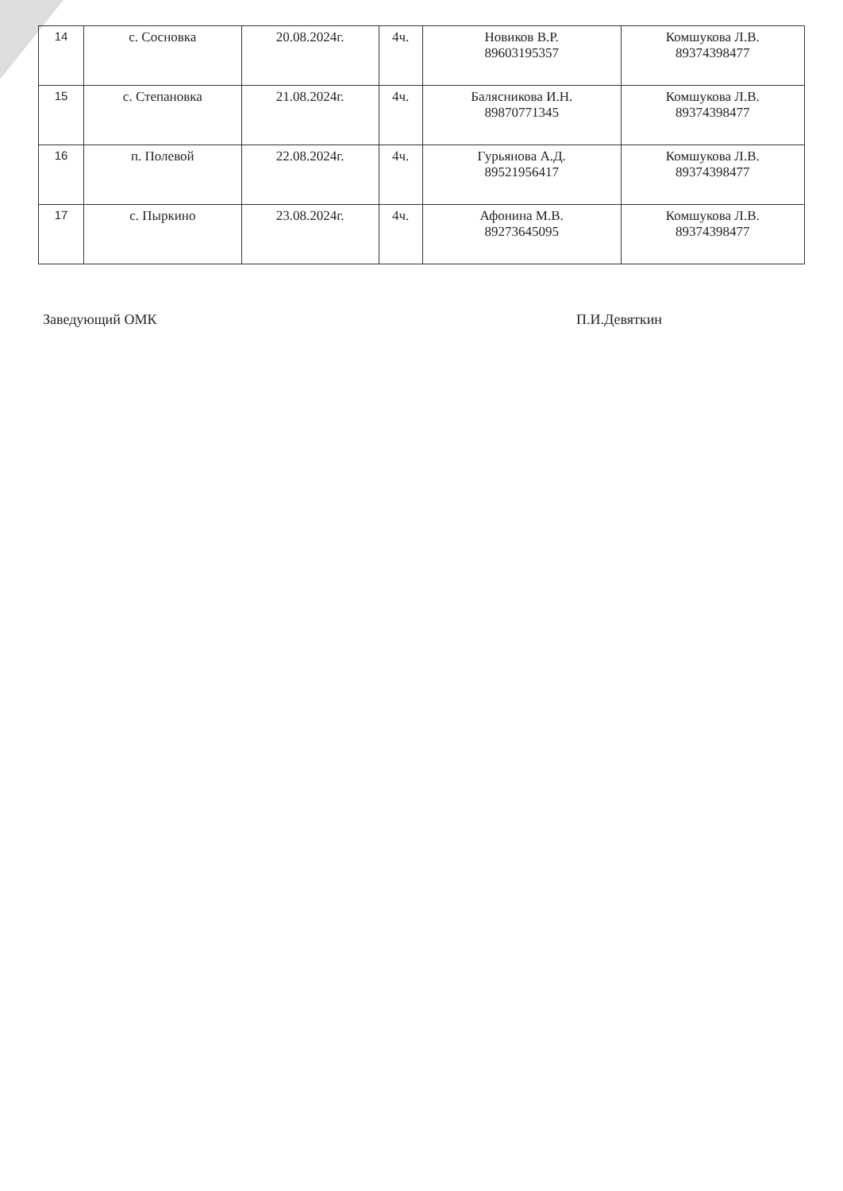| 14 | с. Сосновка | 20.08.2024г. | 4ч. | Новиков В.Р. 89603195357 | Комшукова Л.В. 89374398477 |
| 15 | с. Степановка | 21.08.2024г. | 4ч. | Балясникова И.Н. 89870771345 | Комшукова Л.В. 89374398477 |
| 16 | п. Полевой | 22.08.2024г. | 4ч. | Гурьянова А.Д. 89521956417 | Комшукова Л.В. 89374398477 |
| 17 | с. Пыркино | 23.08.2024г. | 4ч. | Афонина М.В. 89273645095 | Комшукова Л.В. 89374398477 |
Заведующий ОМК П.И.Девяткин